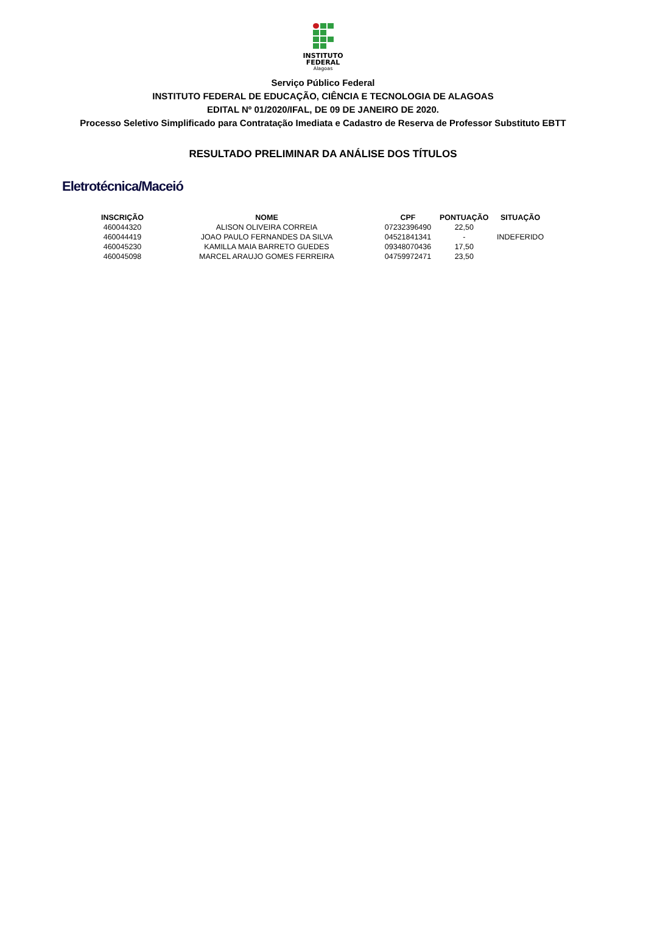INSTITUTO
FEDERAL
Alagoas
Serviço Público Federal
INSTITUTO FEDERAL DE EDUCAÇÃO, CIÊNCIA E TECNOLOGIA DE ALAGOAS
EDITAL Nº 01/2020/IFAL, DE 09 DE JANEIRO DE 2020.
Processo Seletivo Simplificado para Contratação Imediata e Cadastro de Reserva de Professor Substituto EBTT
RESULTADO PRELIMINAR DA ANÁLISE DOS TÍTULOS
Eletrotécnica/Maceió
| INSCRIÇÃO | NOME | CPF | PONTUAÇÃO | SITUAÇÃO |
| --- | --- | --- | --- | --- |
| 460044320 | ALISON OLIVEIRA CORREIA | 07232396490 | 22,50 | |
| 460044419 | JOAO PAULO FERNANDES DA SILVA | 04521841341 | - | INDEFERIDO |
| 460045230 | KAMILLA MAIA BARRETO GUEDES | 09348070436 | 17,50 | |
| 460045098 | MARCEL ARAUJO GOMES FERREIRA | 04759972471 | 23,50 | |